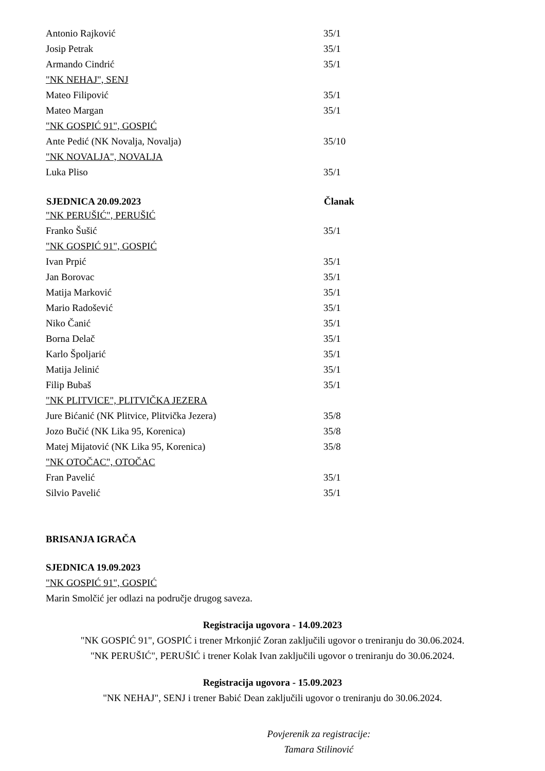| Antonio Rajković | 35/1 |
| Josip Petrak | 35/1 |
| Armando Cindrić | 35/1 |
| "NK NEHAJ", SENJ | |
| Mateo Filipović | 35/1 |
| Mateo Margan | 35/1 |
| "NK GOSPIĆ 91", GOSPIĆ | |
| Ante Pedić (NK Novalja, Novalja) | 35/10 |
| "NK NOVALJA", NOVALJA | |
| Luka Pliso | 35/1 |
| SJEDNICA 20.09.2023 | Članak |
| "NK PERUŠIĆ", PERUŠIĆ | |
| Franko Šušić | 35/1 |
| "NK GOSPIĆ 91", GOSPIĆ | |
| Ivan Prpić | 35/1 |
| Jan Borovac | 35/1 |
| Matija Marković | 35/1 |
| Mario Radošević | 35/1 |
| Niko Čanić | 35/1 |
| Borna Delač | 35/1 |
| Karlo Špoljarić | 35/1 |
| Matija Jelinić | 35/1 |
| Filip Bubaš | 35/1 |
| "NK PLITVICE", PLITVIČKA JEZERA | |
| Jure Bićanić (NK Plitvice, Plitvička Jezera) | 35/8 |
| Jozo Bučić (NK Lika 95, Korenica) | 35/8 |
| Matej Mijatović (NK Lika 95, Korenica) | 35/8 |
| "NK OTOČAC", OTOČAC | |
| Fran Pavelić | 35/1 |
| Silvio Pavelić | 35/1 |
BRISANJA IGRAČA
SJEDNICA 19.09.2023
"NK GOSPIĆ 91", GOSPIĆ
Marin Smolčić jer odlazi na područje drugog saveza.
Registracija ugovora - 14.09.2023
"NK GOSPIĆ 91", GOSPIĆ i trener Mrkonjić Zoran zaključili ugovor o treniranju do 30.06.2024.
"NK PERUŠIĆ", PERUŠIĆ i trener Kolak Ivan zaključili ugovor o treniranju do 30.06.2024.
Registracija ugovora - 15.09.2023
"NK NEHAJ", SENJ i trener Babić Dean zaključili ugovor o treniranju do 30.06.2024.
Povjerenik za registracije:
Tamara Stilinović